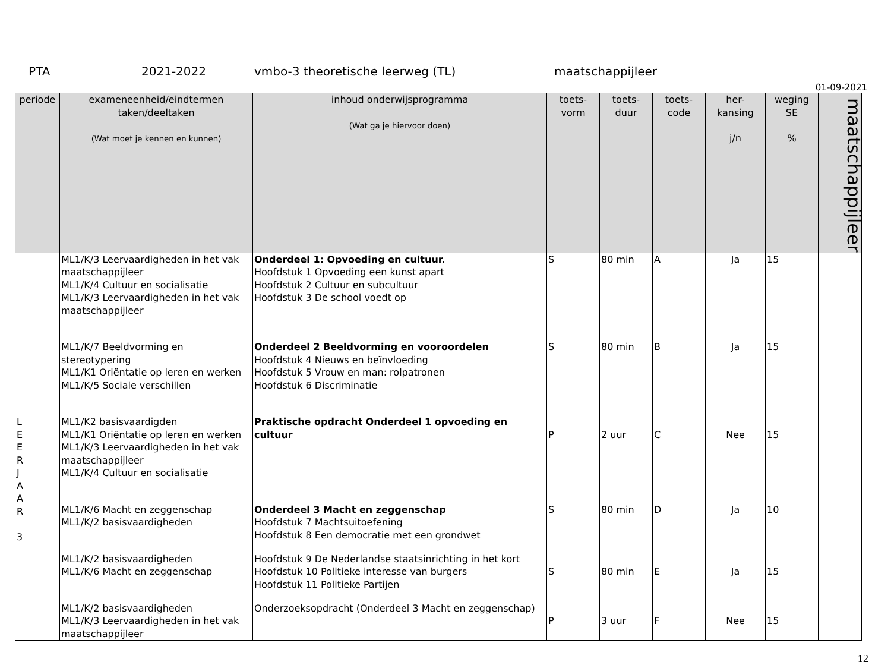PTA 2021-2022 vmbo-3 theoretische leerweg (TL) maatschappijleer
01-09-2021
| periode | exameneenheid/eindtermen taken/deeltaken (Wat moet je kennen en kunnen) | inhoud onderwijsprogramma (Wat ga je hiervoor doen) | toets- vorm | toets- duur | toets- code | her- kansing j/n | weging SE % | maatschappijleer |
| --- | --- | --- | --- | --- | --- | --- | --- | --- |
| | ML1/K/3 Leervaardigheden in het vak maatschappijleer ML1/K/4 Cultuur en socialisatie ML1/K/3 Leervaardigheden in het vak maatschappijleer | Onderdeel 1: Opvoeding en cultuur. Hoofdstuk 1 Opvoeding een kunst apart Hoofdstuk 2 Cultuur en subcultuur Hoofdstuk 3 De school voedt op | S | 80 min | A | Ja | 15 | |
| | ML1/K/7 Beeldvorming en stereotypering ML1/K1 Oriëntatie op leren en werken ML1/K/5 Sociale verschillen | Onderdeel 2 Beeldvorming en vooroordelen Hoofdstuk 4 Nieuws en beïnvloeding Hoofdstuk 5 Vrouw en man: rolpatronen Hoofdstuk 6 Discriminatie | S | 80 min | B | Ja | 15 | |
| L E E R J A A R 3 | ML1/K2 basisvaardigden ML1/K1 Oriëntatie op leren en werken ML1/K/3 Leervaardigheden in het vak maatschappijleer ML1/K/4 Cultuur en socialisatie | Praktische opdracht Onderdeel 1 opvoeding en cultuur | P | 2 uur | C | Nee | 15 | |
| | ML1/K/6 Macht en zeggenschap ML1/K/2 basisvaardigheden | Onderdeel 3 Macht en zeggenschap Hoofdstuk 7 Machtsuitoefening Hoofdstuk 8 Een democratie met een grondwet | S | 80 min | D | Ja | 10 | |
| | ML1/K/2 basisvaardigheden ML1/K/6 Macht en zeggenschap | Hoofdstuk 9 De Nederlandse staatsinrichting in het kort Hoofdstuk 10 Politieke interesse van burgers Hoofdstuk 11 Politieke Partijen | S | 80 min | E | Ja | 15 | |
| | ML1/K/2 basisvaardigheden ML1/K/3 Leervaardigheden in het vak maatschappijleer | Onderzoeksopdracht (Onderdeel 3 Macht en zeggenschap) | P | 3 uur | F | Nee | 15 | |
12